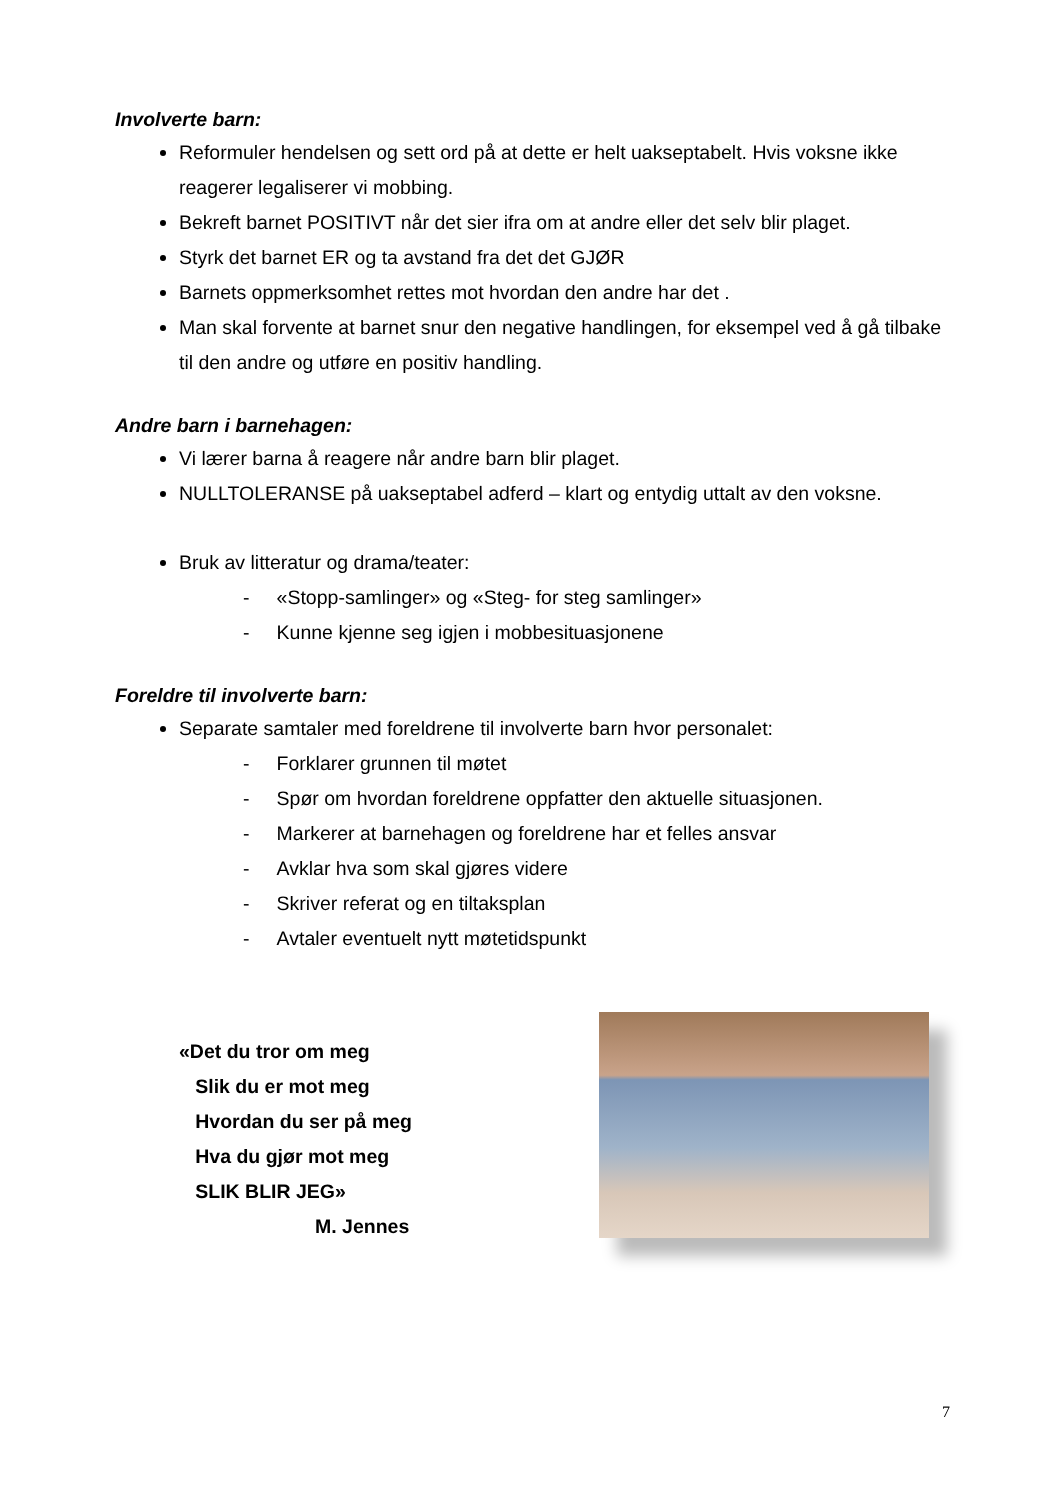Involverte barn:
Reformuler hendelsen og sett ord på at dette er helt uakseptabelt. Hvis voksne ikke reagerer legaliserer vi mobbing.
Bekreft barnet POSITIVT når det sier ifra om at andre eller det selv blir plaget.
Styrk det barnet ER og ta avstand fra det det GJØR
Barnets oppmerksomhet rettes mot hvordan den andre har det .
Man skal forvente at barnet snur den negative handlingen, for eksempel ved å gå tilbake til den andre og utføre en positiv handling.
Andre barn i barnehagen:
Vi lærer barna å reagere når andre barn blir plaget.
NULLTOLERANSE på uakseptabel adferd – klart og entydig uttalt av den voksne.
Bruk av litteratur og drama/teater:
- «Stopp-samlinger» og «Steg- for steg samlinger»
- Kunne kjenne seg igjen i mobbesituasjonene
Foreldre til involverte barn:
Separate samtaler med foreldrene til involverte barn hvor personalet:
- Forklarer grunnen til møtet
- Spør om hvordan foreldrene oppfatter den aktuelle situasjonen.
- Markerer at barnehagen og foreldrene har et felles ansvar
- Avklar hva som skal gjøres videre
- Skriver referat og en tiltaksplan
- Avtaler eventuelt nytt møtetidspunkt
«Det du tror om meg
Slik du er mot meg
Hvordan du ser på meg
Hva du gjør mot meg
SLIK BLIR JEG»
M. Jennes
7